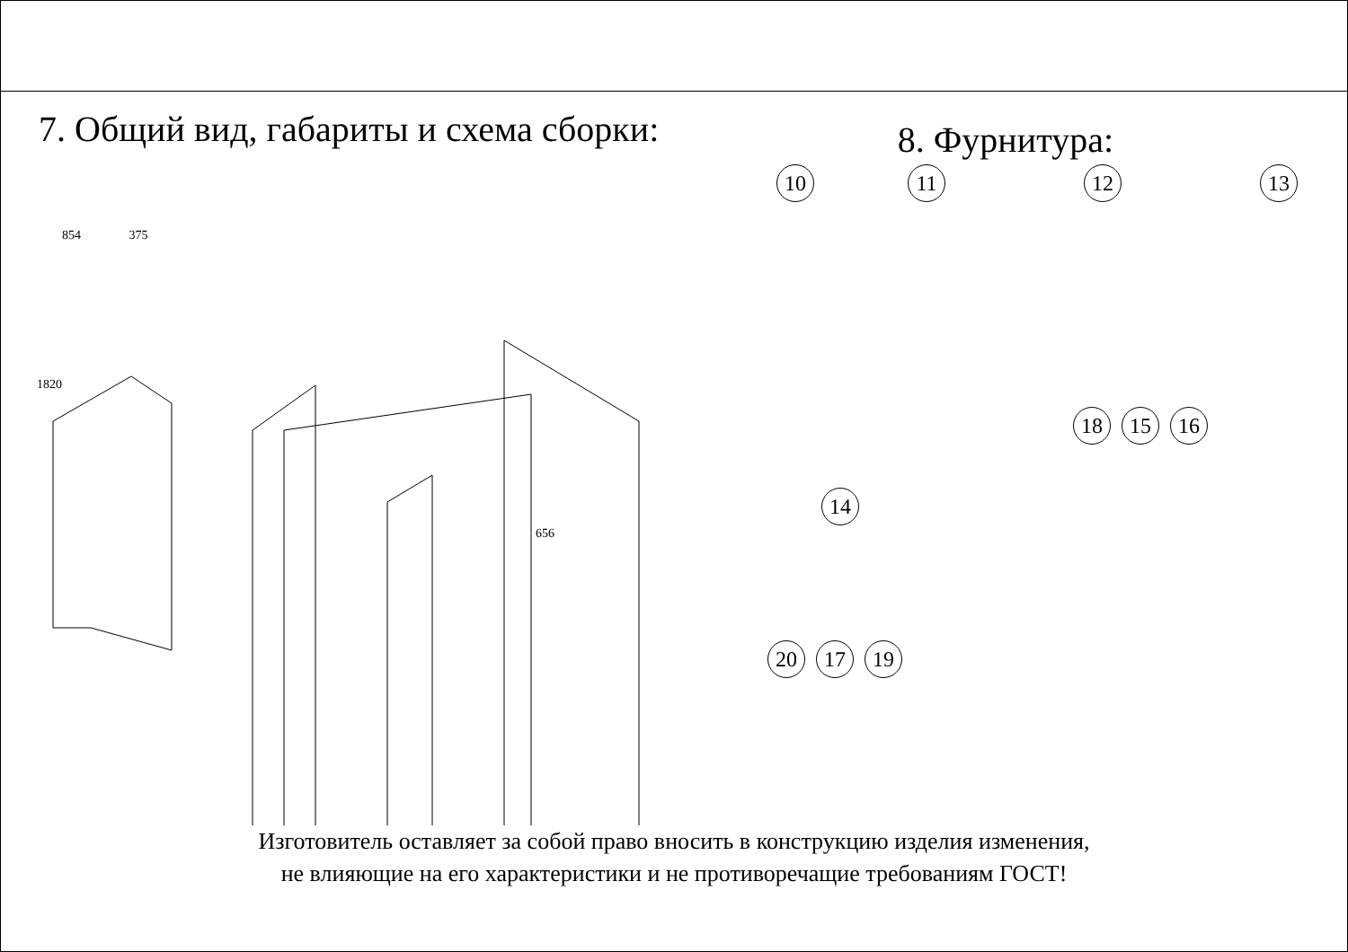7. Общий вид, габариты и схема сборки:
8. Фурнитура:
854 375
1820
656
10 11 12 13
18 15 16
14
20 17 19
Изготовитель оставляет за собой право вносить в конструкцию изделия изменения,
не влияющие на его характеристики и не противоречащие требованиям ГОСТ!